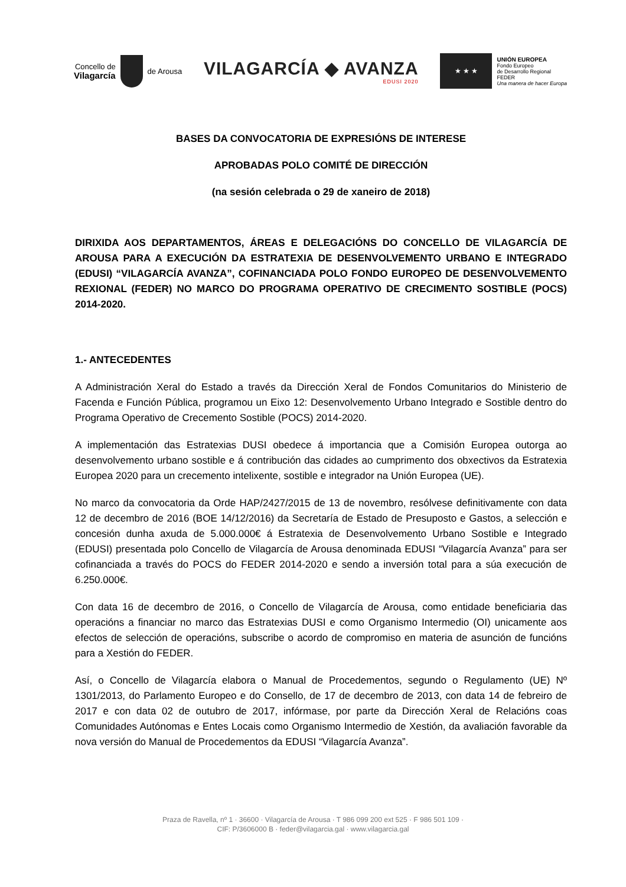Concello de
Vilagarcía
de Arousa
VILAGARCÍA ◆ AVANZA
EDUSI 2020
★ ★ ★
UNIÓN EUROPEA
Fondo Europeo
de Desarrollo Regional
FEDER
Una manera de hacer Europa
BASES DA CONVOCATORIA DE EXPRESIÓNS DE INTERESE
APROBADAS POLO COMITÉ DE DIRECCIÓN
(na sesión celebrada o 29 de xaneiro de 2018)
DIRIXIDA AOS DEPARTAMENTOS, ÁREAS E DELEGACIÓNS DO CONCELLO DE VILAGARCÍA DE AROUSA PARA A EXECUCIÓN DA ESTRATEXIA DE DESENVOLVEMENTO URBANO E INTEGRADO (EDUSI) “VILAGARCÍA AVANZA”, COFINANCIADA POLO FONDO EUROPEO DE DESENVOLVEMENTO REXIONAL (FEDER) NO MARCO DO PROGRAMA OPERATIVO DE CRECIMENTO SOSTIBLE (POCS) 2014-2020.
1.- ANTECEDENTES
A Administración Xeral do Estado a través da Dirección Xeral de Fondos Comunitarios do Ministerio de Facenda e Función Pública, programou un Eixo 12: Desenvolvemento Urbano Integrado e Sostible dentro do Programa Operativo de Crecemento Sostible (POCS) 2014-2020.
A implementación das Estratexias DUSI obedece á importancia que a Comisión Europea outorga ao desenvolvemento urbano sostible e á contribución das cidades ao cumprimento dos obxectivos da Estratexia Europea 2020 para un crecemento intelixente, sostible e integrador na Unión Europea (UE).
No marco da convocatoria da Orde HAP/2427/2015 de 13 de novembro, resólvese definitivamente con data 12 de decembro de 2016 (BOE 14/12/2016) da Secretaría de Estado de Presuposto e Gastos, a selección e concesión dunha axuda de 5.000.000€ á Estratexia de Desenvolvemento Urbano Sostible e Integrado (EDUSI) presentada polo Concello de Vilagarcía de Arousa denominada EDUSI “Vilagarcía Avanza” para ser cofinanciada a través do POCS do FEDER 2014-2020 e sendo a inversión total para a súa execución de 6.250.000€.
Con data 16 de decembro de 2016, o Concello de Vilagarcía de Arousa, como entidade beneficiaria das operacións a financiar no marco das Estratexias DUSI e como Organismo Intermedio (OI) unicamente aos efectos de selección de operacións, subscribe o acordo de compromiso en materia de asunción de funcións para a Xestión do FEDER.
Así, o Concello de Vilagarcía elabora o Manual de Procedementos, segundo o Regulamento (UE) Nº 1301/2013, do Parlamento Europeo e do Consello, de 17 de decembro de 2013, con data 14 de febreiro de 2017 e con data 02 de outubro de 2017, infórmase, por parte da Dirección Xeral de Relacións coas Comunidades Autónomas e Entes Locais como Organismo Intermedio de Xestión, da avaliación favorable da nova versión do Manual de Procedementos da EDUSI “Vilagarcía Avanza”.
Praza de Ravella, nº 1 · 36600 · Vilagarcía de Arousa · T 986 099 200 ext 525 · F 986 501 109 ·
CIF: P/3606000 B · feder@vilagarcia.gal · www.vilagarcia.gal